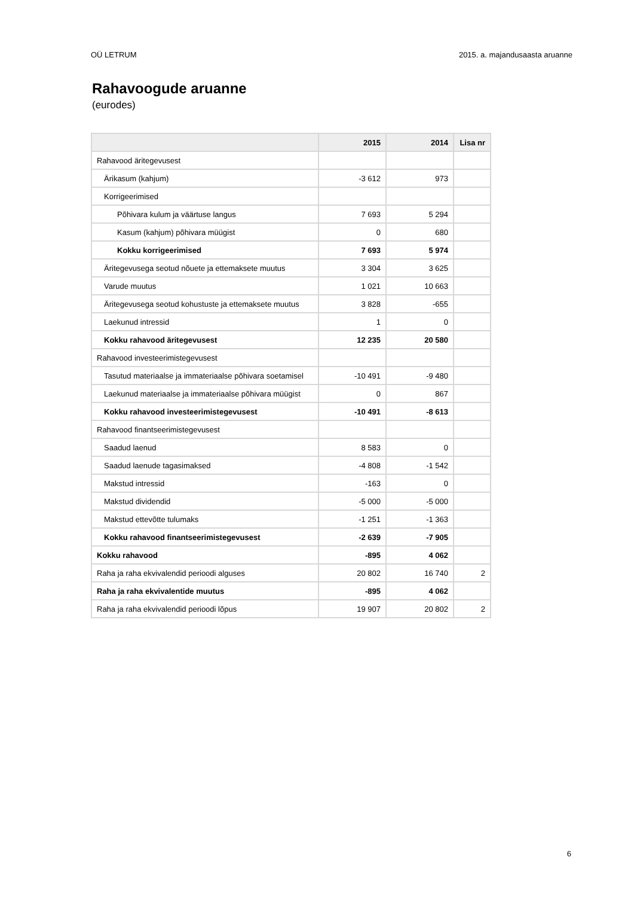OÜ LETRUM 2015. a. majandusaasta aruanne
Rahavoogude aruanne
(eurodes)
| | 2015 | 2014 | Lisa nr |
| --- | --- | --- | --- |
| Rahavood äritegevusest | | | |
| Ärikasum (kahjum) | -3 612 | 973 | |
| Korrigeerimised | | | |
| Põhivara kulum ja väärtuse langus | 7 693 | 5 294 | |
| Kasum (kahjum) põhivara müügist | 0 | 680 | |
| Kokku korrigeerimised | 7 693 | 5 974 | |
| Äritegevusega seotud nõuete ja ettemaksete muutus | 3 304 | 3 625 | |
| Varude muutus | 1 021 | 10 663 | |
| Äritegevusega seotud kohustuste ja ettemaksete muutus | 3 828 | -655 | |
| Laekunud intressid | 1 | 0 | |
| Kokku rahavood äritegevusest | 12 235 | 20 580 | |
| Rahavood investeerimistegevusest | | | |
| Tasutud materiaalse ja immateriaalse põhivara soetamisel | -10 491 | -9 480 | |
| Laekunud materiaalse ja immateriaalse põhivara müügist | 0 | 867 | |
| Kokku rahavood investeerimistegevusest | -10 491 | -8 613 | |
| Rahavood finantseerimistegevusest | | | |
| Saadud laenud | 8 583 | 0 | |
| Saadud laenude tagasimaksed | -4 808 | -1 542 | |
| Makstud intressid | -163 | 0 | |
| Makstud dividendid | -5 000 | -5 000 | |
| Makstud ettevõtte tulumaks | -1 251 | -1 363 | |
| Kokku rahavood finantseerimistegevusest | -2 639 | -7 905 | |
| Kokku rahavood | -895 | 4 062 | |
| Raha ja raha ekvivalendid perioodi alguses | 20 802 | 16 740 | 2 |
| Raha ja raha ekvivalentide muutus | -895 | 4 062 | |
| Raha ja raha ekvivalendid perioodi lõpus | 19 907 | 20 802 | 2 |
6